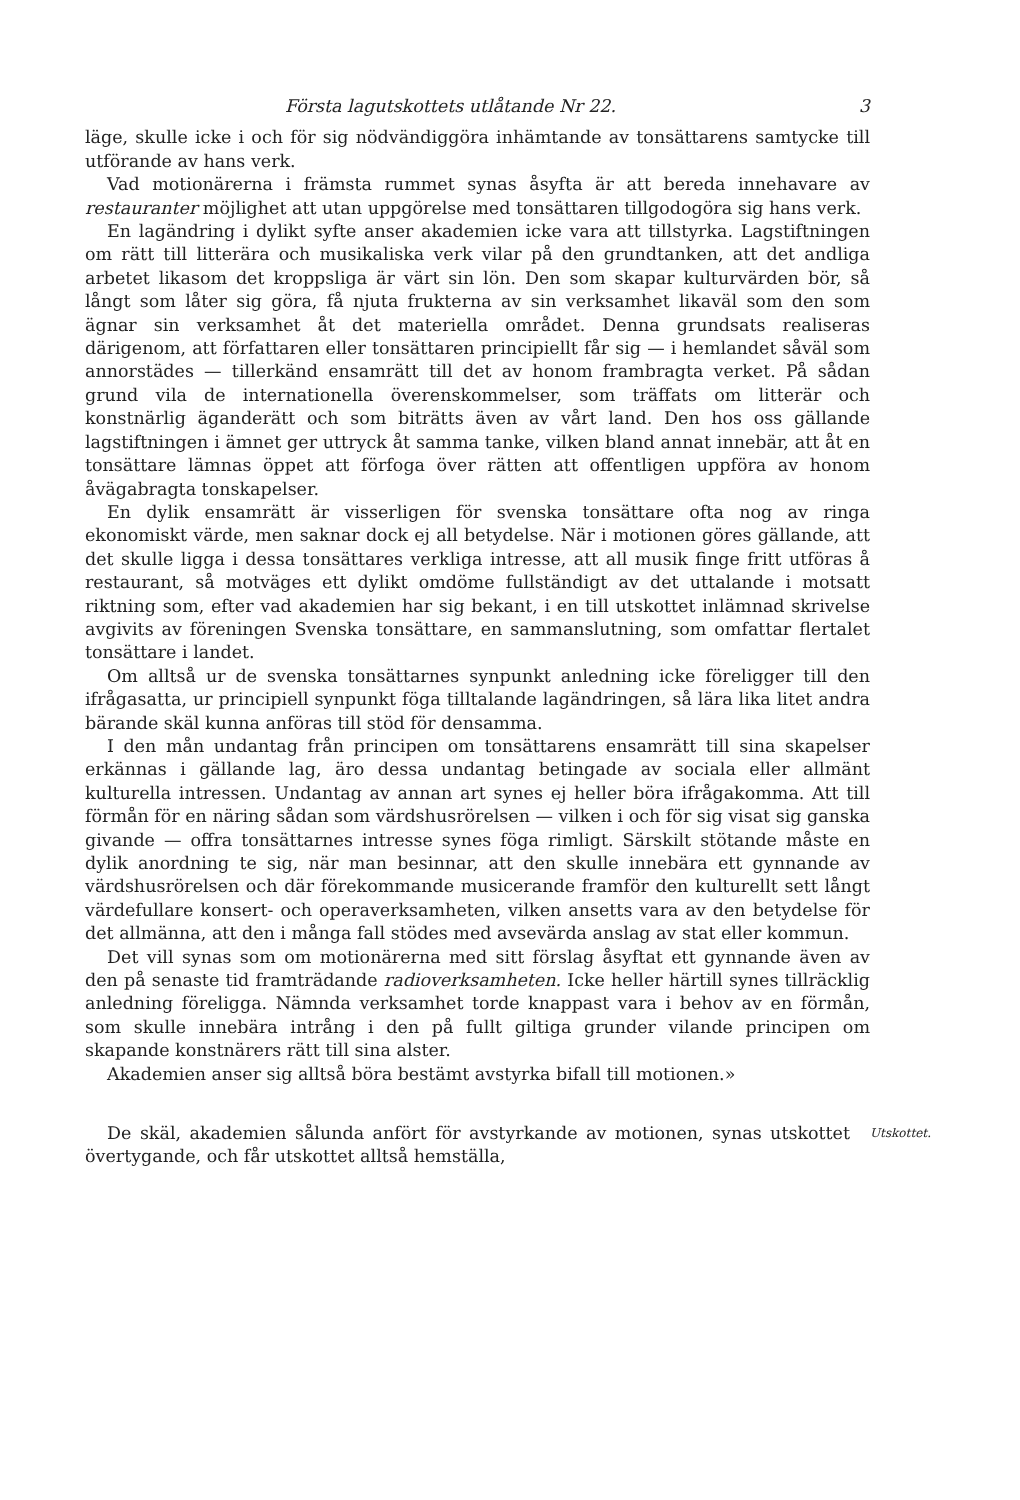Första lagutskottets utlåtande Nr 22. 3
läge, skulle icke i och för sig nödvändiggöra inhämtande av tonsättarens samtycke till utförande av hans verk.
Vad motionärerna i främsta rummet synas åsyfta är att bereda innehavare av restauranter möjlighet att utan uppgörelse med tonsättaren tillgodogöra sig hans verk.
En lagändring i dylikt syfte anser akademien icke vara att tillstyrka. Lagstiftningen om rätt till litterära och musikaliska verk vilar på den grundtanken, att det andliga arbetet likasom det kroppsliga är värt sin lön. Den som skapar kulturvärden bör, så långt som låter sig göra, få njuta frukterna av sin verksamhet likaväl som den som ägnar sin verksamhet åt det materiella området. Denna grundsats realiseras därigenom, att författaren eller tonsättaren principiellt får sig — i hemlandet såväl som annorstädes — tillerkänd ensamrätt till det av honom frambragta verket. På sådan grund vila de internationella överenskommelser, som träffats om litterär och konstnärlig äganderätt och som biträtts även av vårt land. Den hos oss gällande lagstiftningen i ämnet ger uttryck åt samma tanke, vilken bland annat innebär, att åt en tonsättare lämnas öppet att förfoga över rätten att offentligen uppföra av honom åvägabragta tonskapelser.
En dylik ensamrätt är visserligen för svenska tonsättare ofta nog av ringa ekonomiskt värde, men saknar dock ej all betydelse. När i motionen göres gällande, att det skulle ligga i dessa tonsättares verkliga intresse, att all musik finge fritt utföras å restaurant, så motväges ett dylikt omdöme fullständigt av det uttalande i motsatt riktning som, efter vad akademien har sig bekant, i en till utskottet inlämnad skrivelse avgivits av föreningen Svenska tonsättare, en sammanslutning, som omfattar flertalet tonsättare i landet.
Om alltså ur de svenska tonsättarnes synpunkt anledning icke föreligger till den ifrågasatta, ur principiell synpunkt föga tilltalande lagändringen, så lära lika litet andra bärande skäl kunna anföras till stöd för densamma.
I den mån undantag från principen om tonsättarens ensamrätt till sina skapelser erkännas i gällande lag, äro dessa undantag betingade av sociala eller allmänt kulturella intressen. Undantag av annan art synes ej heller böra ifrågakomma. Att till förmån för en näring sådan som värdshusrörelsen — vilken i och för sig visat sig ganska givande — offra tonsättarnes intresse synes föga rimligt. Särskilt stötande måste en dylik anordning te sig, när man besinnar, att den skulle innebära ett gynnande av värdshusrörelsen och där förekommande musicerande framför den kulturellt sett långt värdefullare konsert- och operaverksamheten, vilken ansetts vara av den betydelse för det allmänna, att den i många fall stödes med avsevärda anslag av stat eller kommun.
Det vill synas som om motionärerna med sitt förslag åsyftat ett gynnande även av den på senaste tid framträdande radioverksamheten. Icke heller härtill synes tillräcklig anledning föreligga. Nämnda verksamhet torde knappast vara i behov av en förmån, som skulle innebära intrång i den på fullt giltiga grunder vilande principen om skapande konstnärers rätt till sina alster.
Akademien anser sig alltså böra bestämt avstyrka bifall till motionen.»
De skäl, akademien sålunda anfört för avstyrkande av motionen, synas utskottet övertygande, och får utskottet alltså hemställa,
Utskottet.